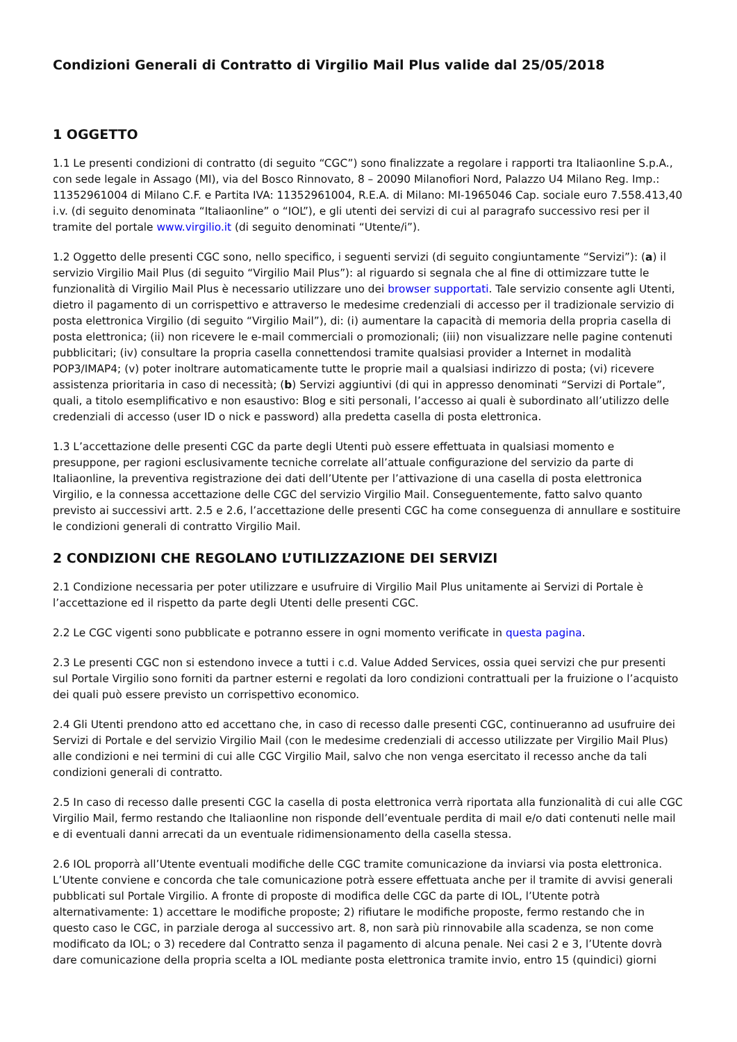Condizioni Generali di Contratto di Virgilio Mail Plus valide dal 25/05/2018
1 OGGETTO
1.1 Le presenti condizioni di contratto (di seguito “CGC”) sono finalizzate a regolare i rapporti tra Italiaonline S.p.A., con sede legale in Assago (MI), via del Bosco Rinnovato, 8 – 20090 Milanofiori Nord, Palazzo U4 Milano Reg. Imp.: 11352961004 di Milano C.F. e Partita IVA: 11352961004, R.E.A. di Milano: MI-1965046 Cap. sociale euro 7.558.413,40 i.v. (di seguito denominata “Italiaonline” o “IOL”), e gli utenti dei servizi di cui al paragrafo successivo resi per il tramite del portale www.virgilio.it (di seguito denominati “Utente/i”).
1.2 Oggetto delle presenti CGC sono, nello specifico, i seguenti servizi (di seguito congiuntamente “Servizi”): (a) il servizio Virgilio Mail Plus (di seguito “Virgilio Mail Plus”): al riguardo si segnala che al fine di ottimizzare tutte le funzionalità di Virgilio Mail Plus è necessario utilizzare uno dei browser supportati. Tale servizio consente agli Utenti, dietro il pagamento di un corrispettivo e attraverso le medesime credenziali di accesso per il tradizionale servizio di posta elettronica Virgilio (di seguito “Virgilio Mail”), di: (i) aumentare la capacità di memoria della propria casella di posta elettronica; (ii) non ricevere le e-mail commerciali o promozionali; (iii) non visualizzare nelle pagine contenuti pubblicitari; (iv) consultare la propria casella connettendosi tramite qualsiasi provider a Internet in modalità POP3/IMAP4; (v) poter inoltrare automaticamente tutte le proprie mail a qualsiasi indirizzo di posta; (vi) ricevere assistenza prioritaria in caso di necessità; (b) Servizi aggiuntivi (di qui in appresso denominati “Servizi di Portale”, quali, a titolo esemplificativo e non esaustivo: Blog e siti personali, l’accesso ai quali è subordinato all’utilizzo delle credenziali di accesso (user ID o nick e password) alla predetta casella di posta elettronica.
1.3 L’accettazione delle presenti CGC da parte degli Utenti può essere effettuata in qualsiasi momento e presuppone, per ragioni esclusivamente tecniche correlate all’attuale configurazione del servizio da parte di Italiaonline, la preventiva registrazione dei dati dell’Utente per l’attivazione di una casella di posta elettronica Virgilio, e la connessa accettazione delle CGC del servizio Virgilio Mail. Conseguentemente, fatto salvo quanto previsto ai successivi artt. 2.5 e 2.6, l’accettazione delle presenti CGC ha come conseguenza di annullare e sostituire le condizioni generali di contratto Virgilio Mail.
2 CONDIZIONI CHE REGOLANO L’UTILIZZAZIONE DEI SERVIZI
2.1 Condizione necessaria per poter utilizzare e usufruire di Virgilio Mail Plus unitamente ai Servizi di Portale è l’accettazione ed il rispetto da parte degli Utenti delle presenti CGC.
2.2 Le CGC vigenti sono pubblicate e potranno essere in ogni momento verificate in questa pagina.
2.3 Le presenti CGC non si estendono invece a tutti i c.d. Value Added Services, ossia quei servizi che pur presenti sul Portale Virgilio sono forniti da partner esterni e regolati da loro condizioni contrattuali per la fruizione o l’acquisto dei quali può essere previsto un corrispettivo economico.
2.4 Gli Utenti prendono atto ed accettano che, in caso di recesso dalle presenti CGC, continueranno ad usufruire dei Servizi di Portale e del servizio Virgilio Mail (con le medesime credenziali di accesso utilizzate per Virgilio Mail Plus) alle condizioni e nei termini di cui alle CGC Virgilio Mail, salvo che non venga esercitato il recesso anche da tali condizioni generali di contratto.
2.5 In caso di recesso dalle presenti CGC la casella di posta elettronica verrà riportata alla funzionalità di cui alle CGC Virgilio Mail, fermo restando che Italiaonline non risponde dell’eventuale perdita di mail e/o dati contenuti nelle mail e di eventuali danni arrecati da un eventuale ridimensionamento della casella stessa.
2.6 IOL proporrà all’Utente eventuali modifiche delle CGC tramite comunicazione da inviarsi via posta elettronica. L’Utente conviene e concorda che tale comunicazione potrà essere effettuata anche per il tramite di avvisi generali pubblicati sul Portale Virgilio. A fronte di proposte di modifica delle CGC da parte di IOL, l’Utente potrà alternativamente: 1) accettare le modifiche proposte; 2) rifiutare le modifiche proposte, fermo restando che in questo caso le CGC, in parziale deroga al successivo art. 8, non sarà più rinnovabile alla scadenza, se non come modificato da IOL; o 3) recedere dal Contratto senza il pagamento di alcuna penale. Nei casi 2 e 3, l’Utente dovrà dare comunicazione della propria scelta a IOL mediante posta elettronica tramite invio, entro 15 (quindici) giorni